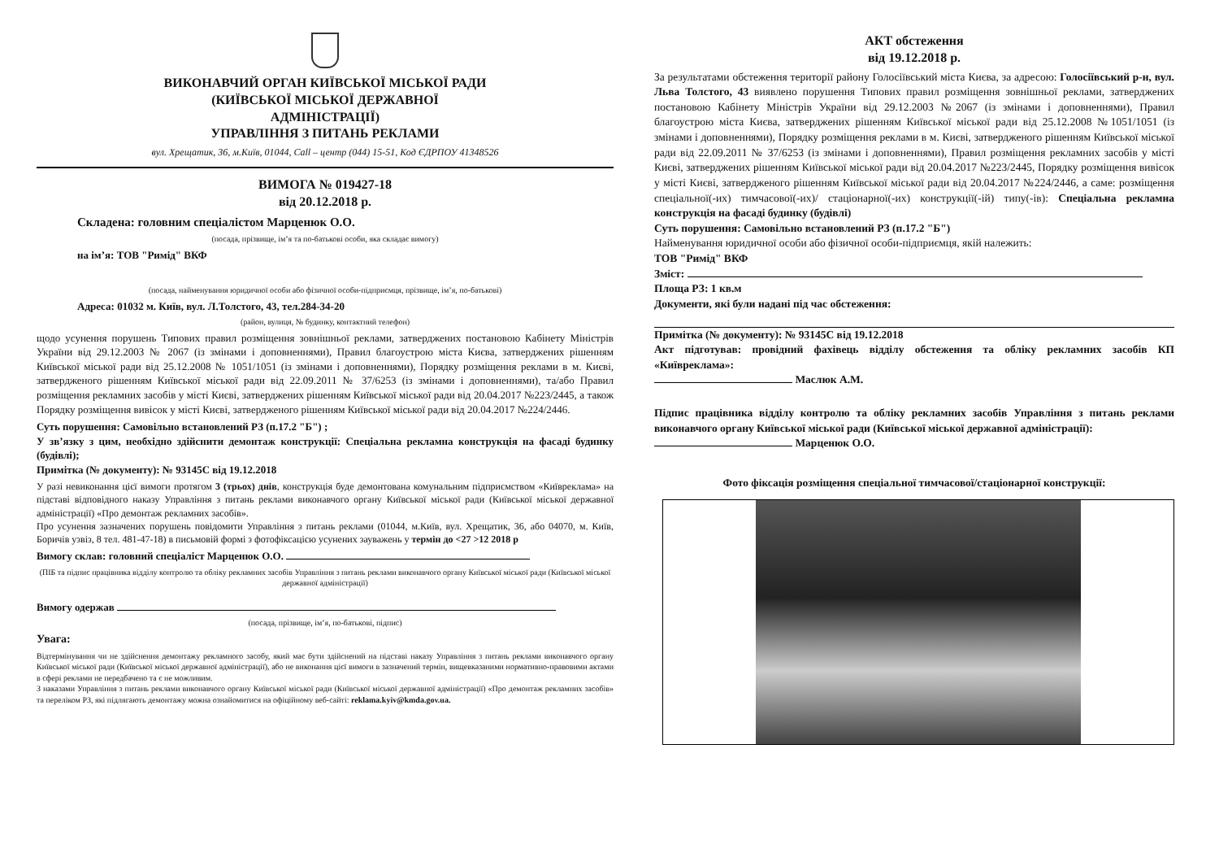ВИКОНАВЧИЙ ОРГАН КИЇВСЬКОЇ МІСЬКОЇ РАДИ
(КИЇВСЬКОЇ МІСЬКОЇ ДЕРЖАВНОЇ
АДМІНІСТРАЦІЇ)
УПРАВЛІННЯ З ПИТАНЬ РЕКЛАМИ
вул. Хрещатик, 36, м.Київ, 01044, Call – центр (044) 15-51, Код ЄДРПОУ 41348526
ВИМОГА № 019427-18
від 20.12.2018 р.
Складена: головним спеціалістом Марценюк О.О.
(посада, прізвище, ім’я та по-батькові особи, яка складає вимогу)
на ім’я: ТОВ "Римід" ВКФ
(посада, найменування юридичної особи або фізичної особи-підприємця, прізвище, ім’я, по-батькові)
Адреса: 01032 м. Київ, вул. Л.Толстого, 43, тел.284-34-20
(район, вулиця, № будинку, контактний телефон)
щодо усунення порушень Типових правил розміщення зовнішньої реклами, затверджених постановою Кабінету Міністрів України від 29.12.2003 № 2067 (із змінами і доповненнями), Правил благоустрою міста Києва, затверджених рішенням Київської міської ради від 25.12.2008 № 1051/1051 (із змінами і доповненнями), Порядку розміщення реклами в м. Києві, затвердженого рішенням Київської міської ради від 22.09.2011 № 37/6253 (із змінами і доповненнями), та/або Правил розміщення рекламних засобів у місті Києві, затверджених рішенням Київської міської ради від 20.04.2017 №223/2445, а також Порядку розміщення вивісок у місті Києві, затвердженого рішенням Київської міської ради від 20.04.2017 №224/2446.
Суть порушення: Самовільно встановлений РЗ (п.17.2 "Б") ;
У зв’язку з цим, необхідно здійснити демонтаж конструкції: Спеціальна рекламна конструкція на фасаді будинку (будівлі);
Примітка (№ документу): № 93145С від 19.12.2018
У разі невиконання цієї вимоги протягом 3 (трьох) днів, конструкція буде демонтована комунальним підприємством «Київреклама» на підставі відповідного наказу Управління з питань реклами виконавчого органу Київської міської ради (Київської міської державної адміністрації) «Про демонтаж рекламних засобів».
Про усунення зазначених порушень повідомити Управління з питань реклами (01044, м.Київ, вул. Хрещатик, 36, або 04070, м. Київ, Боричів узвіз, 8 тел. 481-47-18) в письмовій формі з фотофіксацією усунених зауважень у термін до <27 >12 2018 р
Вимогу склав: головний спеціаліст Марценюк О.О.
(ПІБ та підпис працівника відділу контролю та обліку рекламних засобів Управління з питань реклами виконавчого органу Київської міської ради (Київської міської державної адміністрації)
Вимогу одержав
(посада, прізвище, ім’я, по-батькові, підпис)
Увага:
Відтермінування чи не здійснення демонтажу рекламного засобу, який має бути здійснений на підставі наказу Управління з питань реклами виконавчого органу Київської міської ради (Київської міської державної адміністрації), або не виконання цієї вимоги в зазначений термін, вищевказаними нормативно-правовими актами в сфері реклами не передбачено та є не можливим.
З наказами Управління з питань реклами виконавчого органу Київської міської ради (Київської міської державної адміністрації) «Про демонтаж рекламних засобів» та переліком РЗ, які підлягають демонтажу можна ознайомитися на офіційному веб-сайті: reklama.kyiv@kmda.gov.ua.
АКТ обстеження
від 19.12.2018 р.
За результатами обстеження території району Голосіївський міста Києва, за адресою: Голосіївський р-н, вул. Льва Толстого, 43 виявлено порушення Типових правил розміщення зовнішньої реклами, затверджених постановою Кабінету Міністрів України від 29.12.2003 №2067 (із змінами і доповненнями), Правил благоустрою міста Києва, затверджених рішенням Київської міської ради від 25.12.2008 №1051/1051 (із змінами і доповненнями), Порядку розміщення реклами в м. Києві, затвердженого рішенням Київської міської ради від 22.09.2011 № 37/6253 (із змінами і доповненнями), Правил розміщення рекламних засобів у місті Києві, затверджених рішенням Київської міської ради від 20.04.2017 №223/2445, Порядку розміщення вивісок у місті Києві, затвердженого рішенням Київської міської ради від 20.04.2017 №224/2446, а саме: розміщення спеціальної(-их) тимчасової(-их)/ стаціонарної(-их) конструкції(-ій) типу(-ів): Спеціальна рекламна конструкція на фасаді будинку (будівлі)
Суть порушення: Самовільно встановлений РЗ (п.17.2 "Б")
Найменування юридичної особи або фізичної особи-підприємця, якій належить:
ТОВ "Римід" ВКФ
Зміст:
Площа РЗ: 1 кв.м
Документи, які були надані під час обстеження:
Примітка (№ документу): № 93145С від 19.12.2018
Акт підготував: провідний фахівець відділу обстеження та обліку рекламних засобів КП «Київреклама»:
Маслюк А.М.
Підпис працівника відділу контролю та обліку рекламних засобів Управління з питань реклами виконавчого органу Київської міської ради (Київської міської державної адміністрації):
Марценюк О.О.
Фото фіксація розміщення спеціальної тимчасової/стаціонарної конструкції: